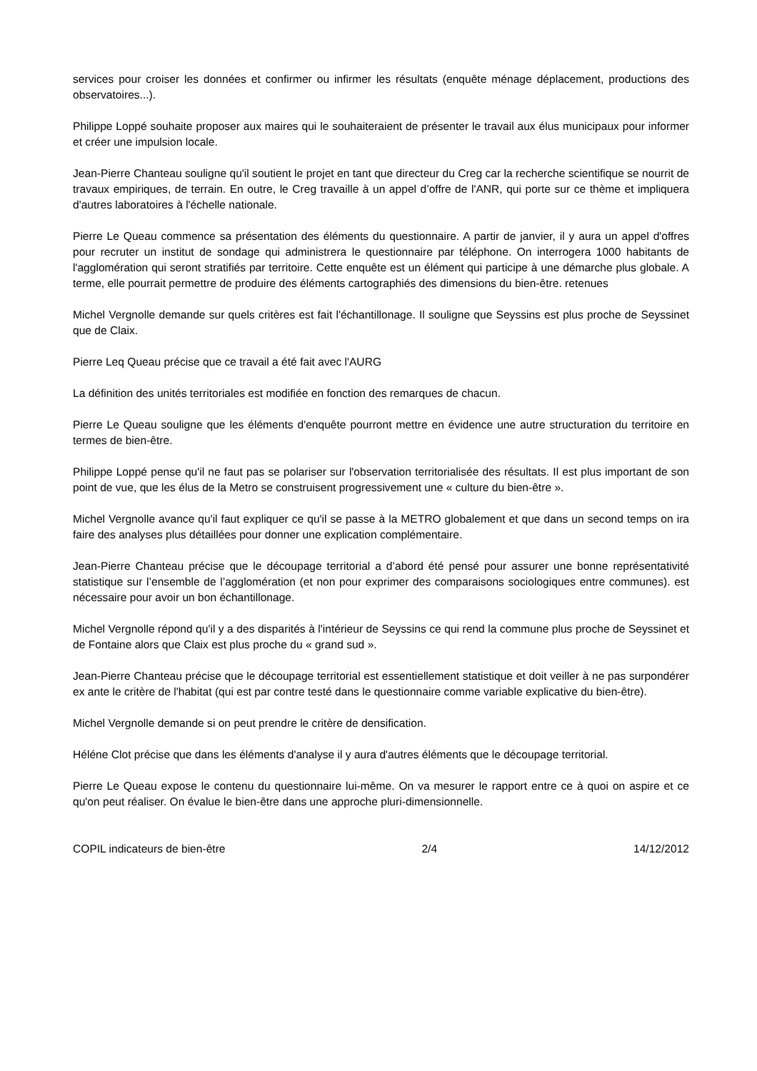services pour croiser les données et confirmer ou infirmer les résultats (enquête ménage déplacement, productions des observatoires...).
Philippe Loppé souhaite proposer aux maires qui le souhaiteraient de présenter le travail aux élus municipaux pour informer et créer une impulsion locale.
Jean-Pierre Chanteau souligne qu'il soutient le projet en tant que directeur du Creg car la recherche scientifique se nourrit de travaux empiriques, de terrain. En outre, le Creg travaille à un appel d’offre de l'ANR, qui porte sur ce thème et impliquera d'autres laboratoires à l'échelle nationale.
Pierre Le Queau commence sa présentation des éléments du questionnaire. A partir de janvier, il y aura un appel d'offres pour recruter un institut de sondage qui administrera le questionnaire par téléphone. On interrogera 1000 habitants de l'agglomération qui seront stratifiés par territoire. Cette enquête est un élément qui participe à une démarche plus globale. A terme, elle pourrait permettre de produire des éléments cartographiés des dimensions du bien-être. retenues
Michel Vergnolle demande sur quels critères est fait l'échantillonage. Il souligne que Seyssins est plus proche de Seyssinet que de Claix.
Pierre Leq Queau précise que ce travail a été fait avec l'AURG
La définition des unités territoriales est modifiée en fonction des remarques de chacun.
Pierre Le Queau souligne que les éléments d'enquête pourront mettre en évidence une autre structuration du territoire en termes de bien-être.
Philippe Loppé pense qu'il ne faut pas se polariser sur l'observation territorialisée des résultats. Il est plus important de son point de vue, que les élus de la Metro se construisent progressivement une « culture du bien-être ».
Michel Vergnolle avance qu'il faut expliquer ce qu'il se passe à la METRO globalement et que dans un second temps on ira faire des analyses plus détaillées pour donner une explication complémentaire.
Jean-Pierre Chanteau précise que le découpage territorial a d’abord été pensé pour assurer une bonne représentativité statistique sur l’ensemble de l’agglomération (et non pour exprimer des comparaisons sociologiques entre communes). est nécessaire pour avoir un bon échantillonage.
Michel Vergnolle répond qu'il y a des disparités à l'intérieur de Seyssins ce qui rend la commune plus proche de Seyssinet et de Fontaine alors que Claix est plus proche du « grand sud ».
Jean-Pierre Chanteau précise que le découpage territorial est essentiellement statistique et doit veiller à ne pas surpondérer ex ante le critère de l'habitat (qui est par contre testé dans le questionnaire comme variable explicative du bien-être).
Michel Vergnolle demande si on peut prendre le critère de densification.
Héléne Clot précise que dans les éléments d'analyse il y aura d'autres éléments que le découpage territorial.
Pierre Le Queau expose le contenu du questionnaire lui-même. On va mesurer le rapport entre ce à quoi on aspire et ce qu'on peut réaliser. On évalue le bien-être dans une approche pluri-dimensionnelle.
COPIL indicateurs de bien-être 2/4 14/12/2012